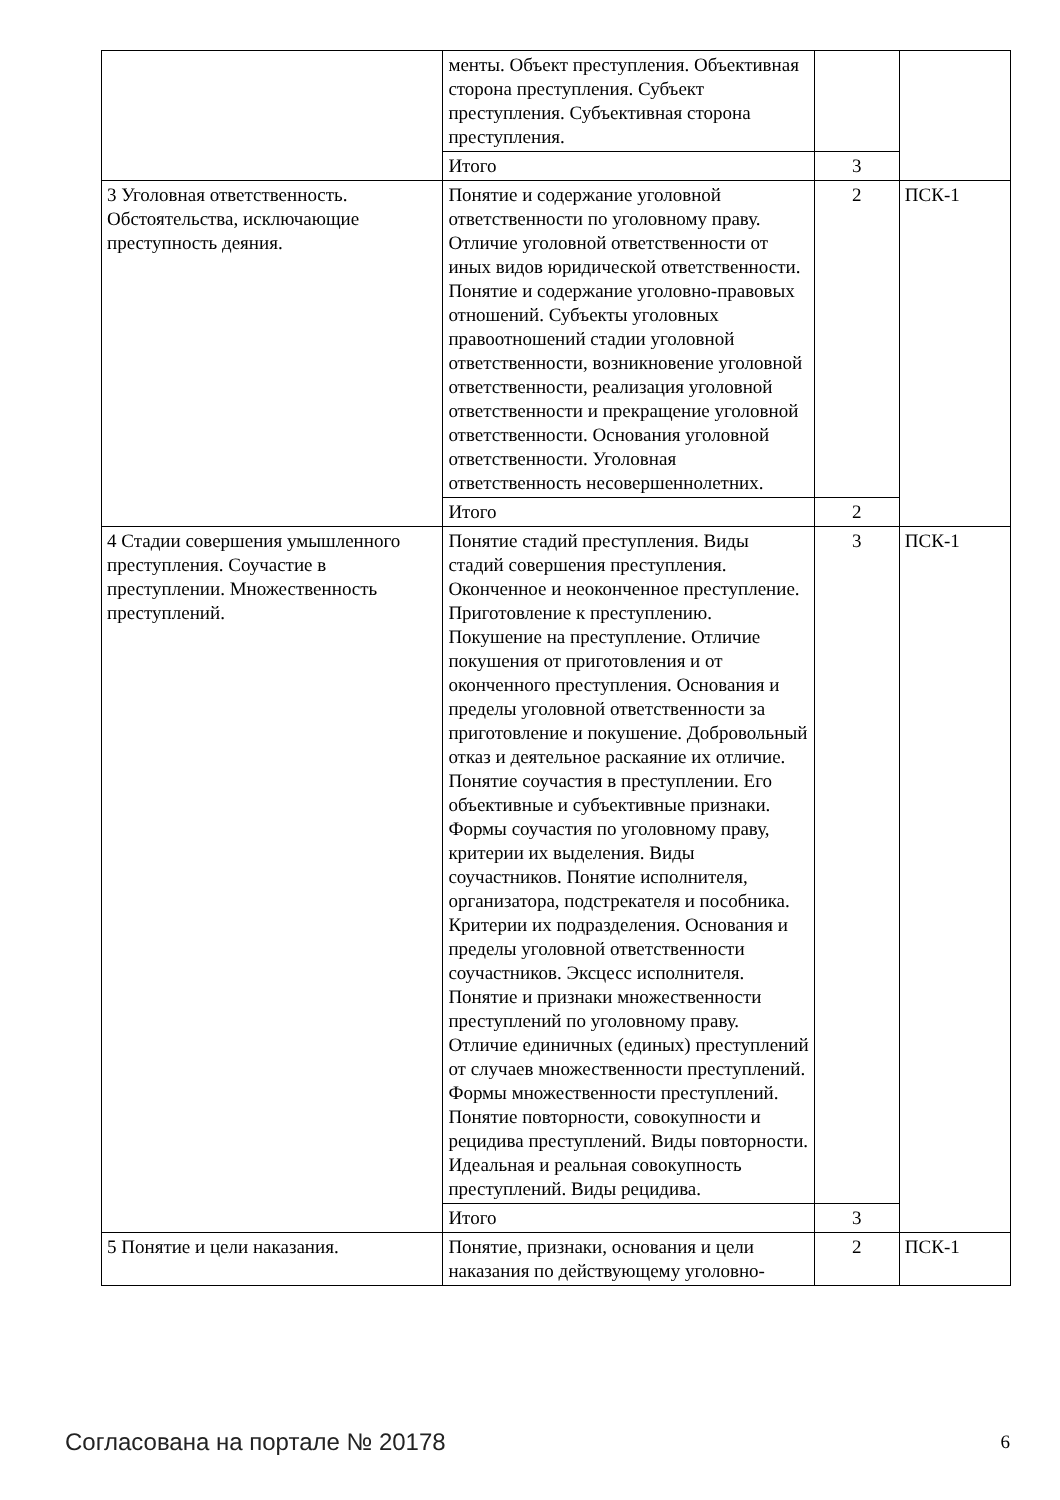| | менты. Объект преступления. Объективная сторона преступления. Субъект преступления. Субъективная сторона преступления. | | |
| | Итого | 3 | |
| 3 Уголовная ответственность. Обстоятельства, исключающие преступность деяния. | Понятие и содержание уголовной ответственности по уголовному праву. Отличие уголовной ответственности от иных видов юридической ответственности. Понятие и содержание уголовно-правовых отношений. Субъекты уголовных правоотношений стадии уголовной ответственности, возникновение уголовной ответственности, реализация уголовной ответственности и прекращение уголовной ответственности. Основания уголовной ответственности. Уголовная ответственность несовершеннолетних. | 2 | ПСК-1 |
| | Итого | 2 | |
| 4 Стадии совершения умышленного преступления. Соучастие в преступлении. Множественность преступлений. | Понятие стадий преступления. Виды стадий совершения преступления. Оконченное и неоконченное преступление. Приготовление к преступлению. Покушение на преступление. Отличие покушения от приготовления и от оконченного преступления. Основания и пределы уголовной ответственности за приготовление и покушение. Добровольный отказ и деятельное раскаяние их отличие. Понятие соучастия в преступлении. Его объективные и субъективные признаки. Формы соучастия по уголовному праву, критерии их выделения. Виды соучастников. Понятие исполнителя, организатора, подстрекателя и пособника. Критерии их подразделения. Основания и пределы уголовной ответственности соучастников. Эксцесс исполнителя. Понятие и признаки множественности преступлений по уголовному праву. Отличие единичных (единых) преступлений от случаев множественности преступлений. Формы множественности преступлений. Понятие повторности, совокупности и рецидива преступлений. Виды повторности. Идеальная и реальная совокупность преступлений. Виды рецидива. | 3 | ПСК-1 |
| | Итого | 3 | |
| 5 Понятие и цели наказания. | Понятие, признаки, основания и цели наказания по действующему уголовно- | 2 | ПСК-1 |
Согласована на портале № 20178 6